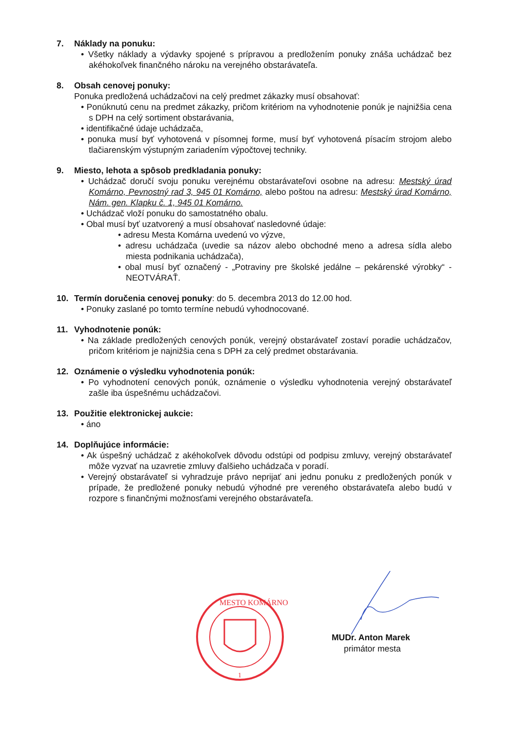7. Náklady na ponuku:
• Všetky náklady a výdavky spojené s prípravou a predložením ponuky znáša uchádzač bez akéhokoľvek finančného nároku na verejného obstarávateľa.
8. Obsah cenovej ponuky:
Ponuka predložená uchádzačovi na celý predmet zákazky musí obsahovať:
• Ponúknutú cenu na predmet zákazky, pričom kritériom na vyhodnotenie ponúk je najnižšia cena s DPH na celý sortiment obstarávania,
• identifikačné údaje uchádzača,
• ponuka musí byť vyhotovená v písomnej forme, musí byť vyhotovená písacím strojom alebo tlačiarenským výstupným zariadením výpočtovej techniky.
9. Miesto, lehota a spôsob predkladania ponuky:
• Uchádzač doručí svoju ponuku verejnému obstarávateľovi osobne na adresu: Mestský úrad Komárno, Pevnostný rad 3, 945 01 Komárno, alebo poštou na adresu: Mestský úrad Komárno, Nám. gen. Klapku č. 1, 945 01 Komárno.
• Uchádzač vloží ponuku do samostatného obalu.
• Obal musí byť uzatvorený a musí obsahovať nasledovné údaje:
• adresu Mesta Komárna uvedenú vo výzve,
• adresu uchádzača (uvedie sa názov alebo obchodné meno a adresa sídla alebo miesta podnikania uchádzača),
• obal musí byť označený - „Potraviny pre školské jedálne – pekárenské výrobky“ - NEOTVÁRAŤ.
10. Termín doručenia cenovej ponuky: do 5. decembra 2013 do 12.00 hod.
• Ponuky zaslané po tomto termíne nebudú vyhodnocované.
11. Vyhodnotenie ponúk:
• Na základe predložených cenových ponúk, verejný obstarávateľ zostaví poradie uchádzačov, pričom kritériom je najnižšia cena s DPH za celý predmet obstarávania.
12. Oznámenie o výsledku vyhodnotenia ponúk:
• Po vyhodnotení cenových ponúk, oznámenie o výsledku vyhodnotenia verejný obstarávateľ zašle iba úspešnému uchádzačovi.
13. Použitie elektronickej aukcie:
• áno
14. Doplňujúce informácie:
• Ak úspešný uchádzač z akéhokoľvek dôvodu odstúpi od podpisu zmluvy, verejný obstarávateľ môže vyzvať na uzavretie zmluvy ďalšieho uchádzača v poradí.
• Verejný obstarávateľ si vyhradzuje právo neprijať ani jednu ponuku z predložených ponúk v prípade, že predložené ponuky nebudú výhodné pre vereného obstarávateľa alebo budú v rozpore s finančnými možnosťami verejného obstarávateľa.
MESTO KOMÁRNO
1
MUDr. Anton Marek
primátor mesta